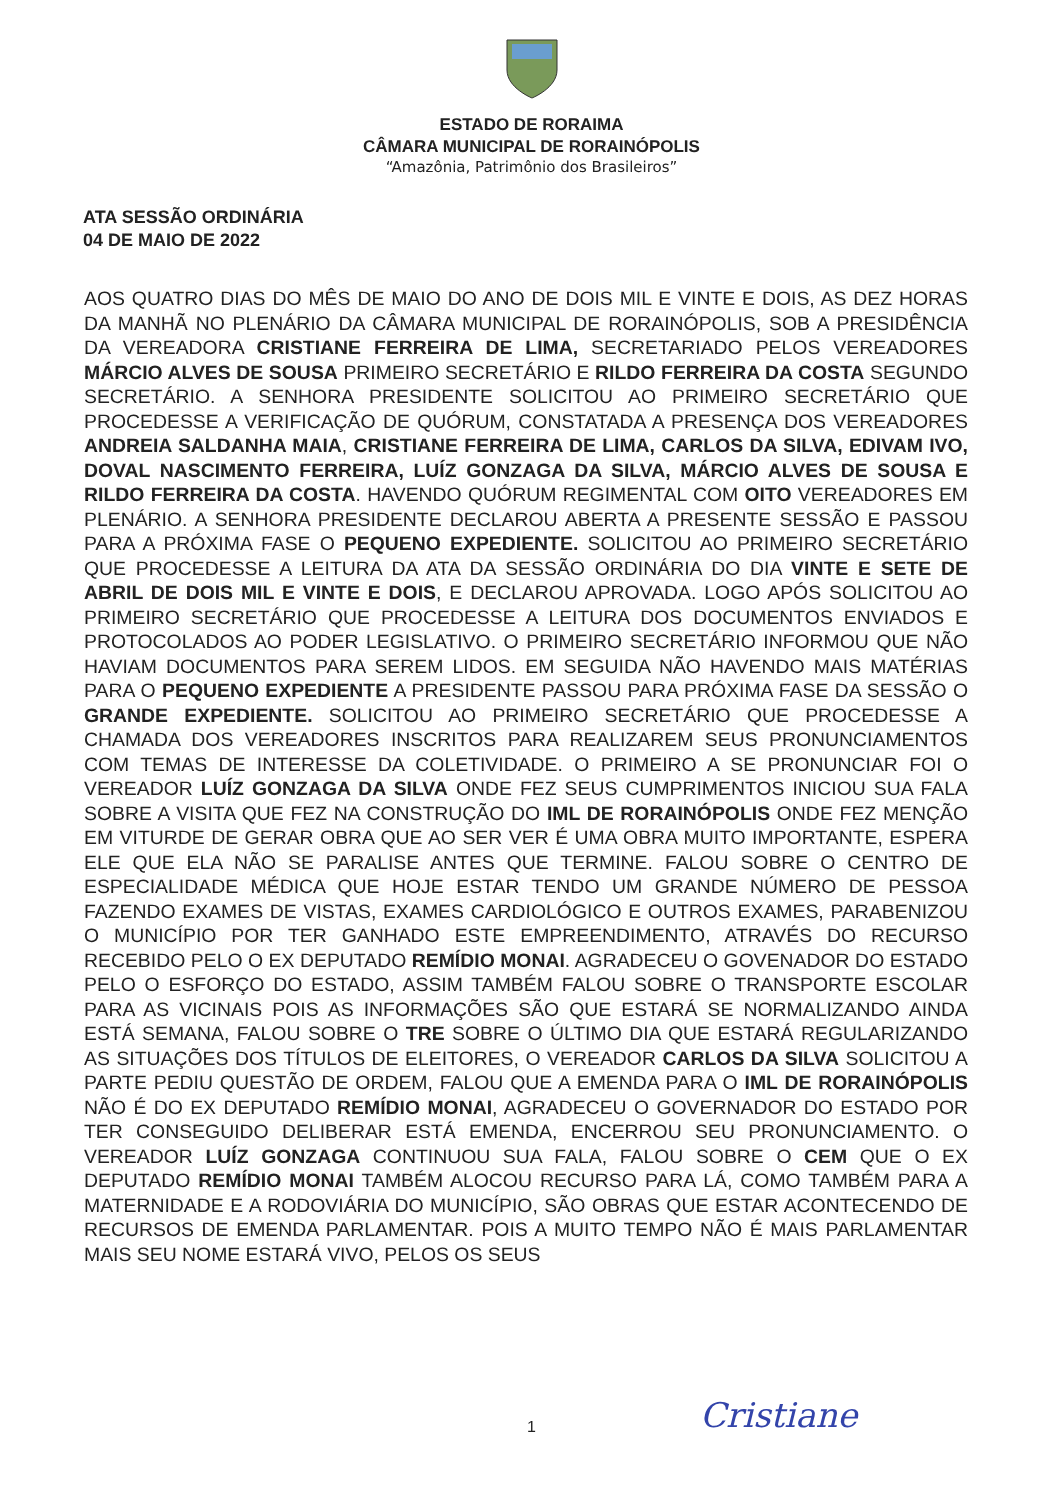ESTADO DE RORAIMA
CÂMARA MUNICIPAL DE RORAINÓPOLIS
“Amazônia, Patrimônio dos Brasileiros”
ATA SESSÃO ORDINÁRIA
04 DE MAIO DE 2022
AOS QUATRO DIAS DO MÊS DE MAIO DO ANO DE DOIS MIL E VINTE E DOIS, AS DEZ HORAS DA MANHÃ NO PLENÁRIO DA CÂMARA MUNICIPAL DE RORAINÓPOLIS, SOB A PRESIDÊNCIA DA VEREADORA CRISTIANE FERREIRA DE LIMA, SECRETARIADO PELOS VEREADORES MÁRCIO ALVES DE SOUSA PRIMEIRO SECRETÁRIO E RILDO FERREIRA DA COSTA SEGUNDO SECRETÁRIO. A SENHORA PRESIDENTE SOLICITOU AO PRIMEIRO SECRETÁRIO QUE PROCEDESSE A VERIFICAÇÃO DE QUÓRUM, CONSTATADA A PRESENÇA DOS VEREADORES ANDREIA SALDANHA MAIA, CRISTIANE FERREIRA DE LIMA, CARLOS DA SILVA, EDIVAM IVO, DOVAL NASCIMENTO FERREIRA, LUÍZ GONZAGA DA SILVA, MÁRCIO ALVES DE SOUSA E RILDO FERREIRA DA COSTA. HAVENDO QUÓRUM REGIMENTAL COM OITO VEREADORES EM PLENÁRIO. A SENHORA PRESIDENTE DECLAROU ABERTA A PRESENTE SESSÃO E PASSOU PARA A PRÓXIMA FASE O PEQUENO EXPEDIENTE. SOLICITOU AO PRIMEIRO SECRETÁRIO QUE PROCEDESSE A LEITURA DA ATA DA SESSÃO ORDINÁRIA DO DIA VINTE E SETE DE ABRIL DE DOIS MIL E VINTE E DOIS, E DECLAROU APROVADA. LOGO APÓS SOLICITOU AO PRIMEIRO SECRETÁRIO QUE PROCEDESSE A LEITURA DOS DOCUMENTOS ENVIADOS E PROTOCOLADOS AO PODER LEGISLATIVO. O PRIMEIRO SECRETÁRIO INFORMOU QUE NÃO HAVIAM DOCUMENTOS PARA SEREM LIDOS. EM SEGUIDA NÃO HAVENDO MAIS MATÉRIAS PARA O PEQUENO EXPEDIENTE A PRESIDENTE PASSOU PARA PRÓXIMA FASE DA SESSÃO O GRANDE EXPEDIENTE. SOLICITOU AO PRIMEIRO SECRETÁRIO QUE PROCEDESSE A CHAMADA DOS VEREADORES INSCRITOS PARA REALIZAREM SEUS PRONUNCIAMENTOS COM TEMAS DE INTERESSE DA COLETIVIDADE. O PRIMEIRO A SE PRONUNCIAR FOI O VEREADOR LUÍZ GONZAGA DA SILVA ONDE FEZ SEUS CUMPRIMENTOS INICIOU SUA FALA SOBRE A VISITA QUE FEZ NA CONSTRUÇÃO DO IML DE RORAINÓPOLIS ONDE FEZ MENÇÃO EM VITURDE DE GERAR OBRA QUE AO SER VER É UMA OBRA MUITO IMPORTANTE, ESPERA ELE QUE ELA NÃO SE PARALISE ANTES QUE TERMINE. FALOU SOBRE O CENTRO DE ESPECIALIDADE MÉDICA QUE HOJE ESTAR TENDO UM GRANDE NÚMERO DE PESSOA FAZENDO EXAMES DE VISTAS, EXAMES CARDIOLÓGICO E OUTROS EXAMES, PARABENIZOU O MUNICÍPIO POR TER GANHADO ESTE EMPREENDIMENTO, ATRAVÉS DO RECURSO RECEBIDO PELO O EX DEPUTADO REMÍDIO MONAI. AGRADECEU O GOVENADOR DO ESTADO PELO O ESFORÇO DO ESTADO, ASSIM TAMBÉM FALOU SOBRE O TRANSPORTE ESCOLAR PARA AS VICINAIS POIS AS INFORMAÇÕES SÃO QUE ESTARÁ SE NORMALIZANDO AINDA ESTÁ SEMANA, FALOU SOBRE O TRE SOBRE O ÚLTIMO DIA QUE ESTARÁ REGULARIZANDO AS SITUAÇÕES DOS TÍTULOS DE ELEITORES, O VEREADOR CARLOS DA SILVA SOLICITOU A PARTE PEDIU QUESTÃO DE ORDEM, FALOU QUE A EMENDA PARA O IML DE RORAINÓPOLIS NÃO É DO EX DEPUTADO REMÍDIO MONAI, AGRADECEU O GOVERNADOR DO ESTADO POR TER CONSEGUIDO DELIBERAR ESTÁ EMENDA, ENCERROU SEU PRONUNCIAMENTO. O VEREADOR LUÍZ GONZAGA CONTINUOU SUA FALA, FALOU SOBRE O CEM QUE O EX DEPUTADO REMÍDIO MONAI TAMBÉM ALOCOU RECURSO PARA LÁ, COMO TAMBÉM PARA A MATERNIDADE E A RODOVIÁRIA DO MUNICÍPIO, SÃO OBRAS QUE ESTAR ACONTECENDO DE RECURSOS DE EMENDA PARLAMENTAR. POIS A MUITO TEMPO NÃO É MAIS PARLAMENTAR MAIS SEU NOME ESTARÁ VIVO, PELOS OS SEUS
1 Cristiane